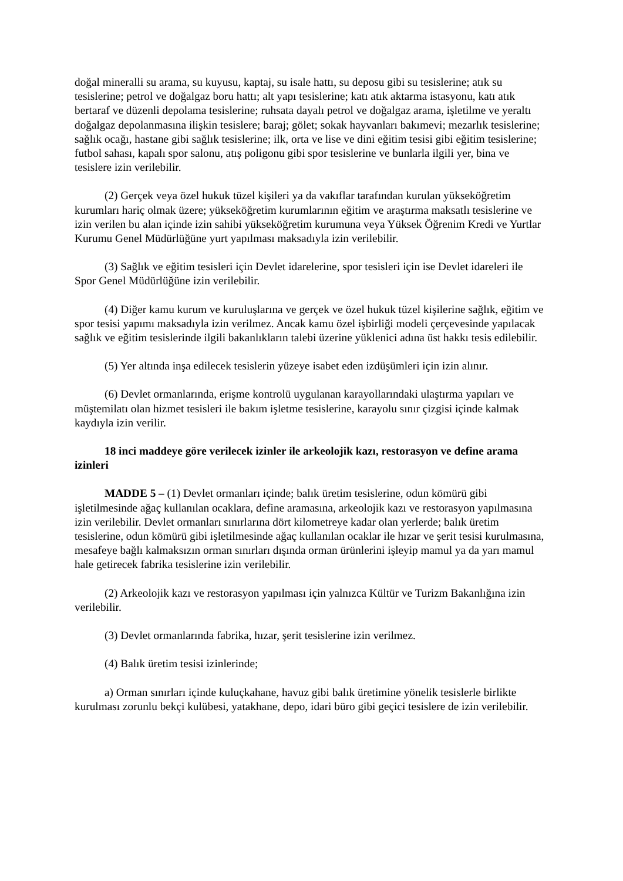doğal mineralli su arama, su kuyusu, kaptaj, su isale hattı, su deposu gibi su tesislerine; atık su tesislerine; petrol ve doğalgaz boru hattı; alt yapı tesislerine; katı atık aktarma istasyonu, katı atık bertaraf ve düzenli depolama tesislerine; ruhsata dayalı petrol ve doğalgaz arama, işletilme ve yeraltı doğalgaz depolanmasına ilişkin tesislere; baraj; gölet; sokak hayvanları bakımevi; mezarlık tesislerine; sağlık ocağı, hastane gibi sağlık tesislerine; ilk, orta ve lise ve dini eğitim tesisi gibi eğitim tesislerine; futbol sahası, kapalı spor salonu, atış poligonu gibi spor tesislerine ve bunlarla ilgili yer, bina ve tesislere izin verilebilir.
(2) Gerçek veya özel hukuk tüzel kişileri ya da vakıflar tarafından kurulan yükseköğretim kurumları hariç olmak üzere; yükseköğretim kurumlarının eğitim ve araştırma maksatlı tesislerine ve izin verilen bu alan içinde izin sahibi yükseköğretim kurumuna veya Yüksek Öğrenim Kredi ve Yurtlar Kurumu Genel Müdürlüğüne yurt yapılması maksadıyla izin verilebilir.
(3) Sağlık ve eğitim tesisleri için Devlet idarelerine, spor tesisleri için ise Devlet idareleri ile Spor Genel Müdürlüğüne izin verilebilir.
(4) Diğer kamu kurum ve kuruluşlarına ve gerçek ve özel hukuk tüzel kişilerine sağlık, eğitim ve spor tesisi yapımı maksadıyla izin verilmez. Ancak kamu özel işbirliği modeli çerçevesinde yapılacak sağlık ve eğitim tesislerinde ilgili bakanlıkların talebi üzerine yüklenici adına üst hakkı tesis edilebilir.
(5) Yer altında inşa edilecek tesislerin yüzeye isabet eden izdüşümleri için izin alınır.
(6) Devlet ormanlarında, erişme kontrolü uygulanan karayollarındaki ulaştırma yapıları ve müştemilatı olan hizmet tesisleri ile bakım işletme tesislerine, karayolu sınır çizgisi içinde kalmak kaydıyla izin verilir.
18 inci maddeye göre verilecek izinler ile arkeolojik kazı, restorasyon ve define arama izinleri
MADDE 5 – (1) Devlet ormanları içinde; balık üretim tesislerine, odun kömürü gibi işletilmesinde ağaç kullanılan ocaklara, define aramasına, arkeolojik kazı ve restorasyon yapılmasına izin verilebilir. Devlet ormanları sınırlarına dört kilometreye kadar olan yerlerde; balık üretim tesislerine, odun kömürü gibi işletilmesinde ağaç kullanılan ocaklar ile hızar ve şerit tesisi kurulmasına, mesafeye bağlı kalmaksızın orman sınırları dışında orman ürünlerini işleyip mamul ya da yarı mamul hale getirecek fabrika tesislerine izin verilebilir.
(2) Arkeolojik kazı ve restorasyon yapılması için yalnızca Kültür ve Turizm Bakanlığına izin verilebilir.
(3) Devlet ormanlarında fabrika, hızar, şerit tesislerine izin verilmez.
(4) Balık üretim tesisi izinlerinde;
a) Orman sınırları içinde kuluçkahane, havuz gibi balık üretimine yönelik tesislerle birlikte kurulması zorunlu bekçi kulübesi, yatakhane, depo, idari büro gibi geçici tesislere de izin verilebilir.